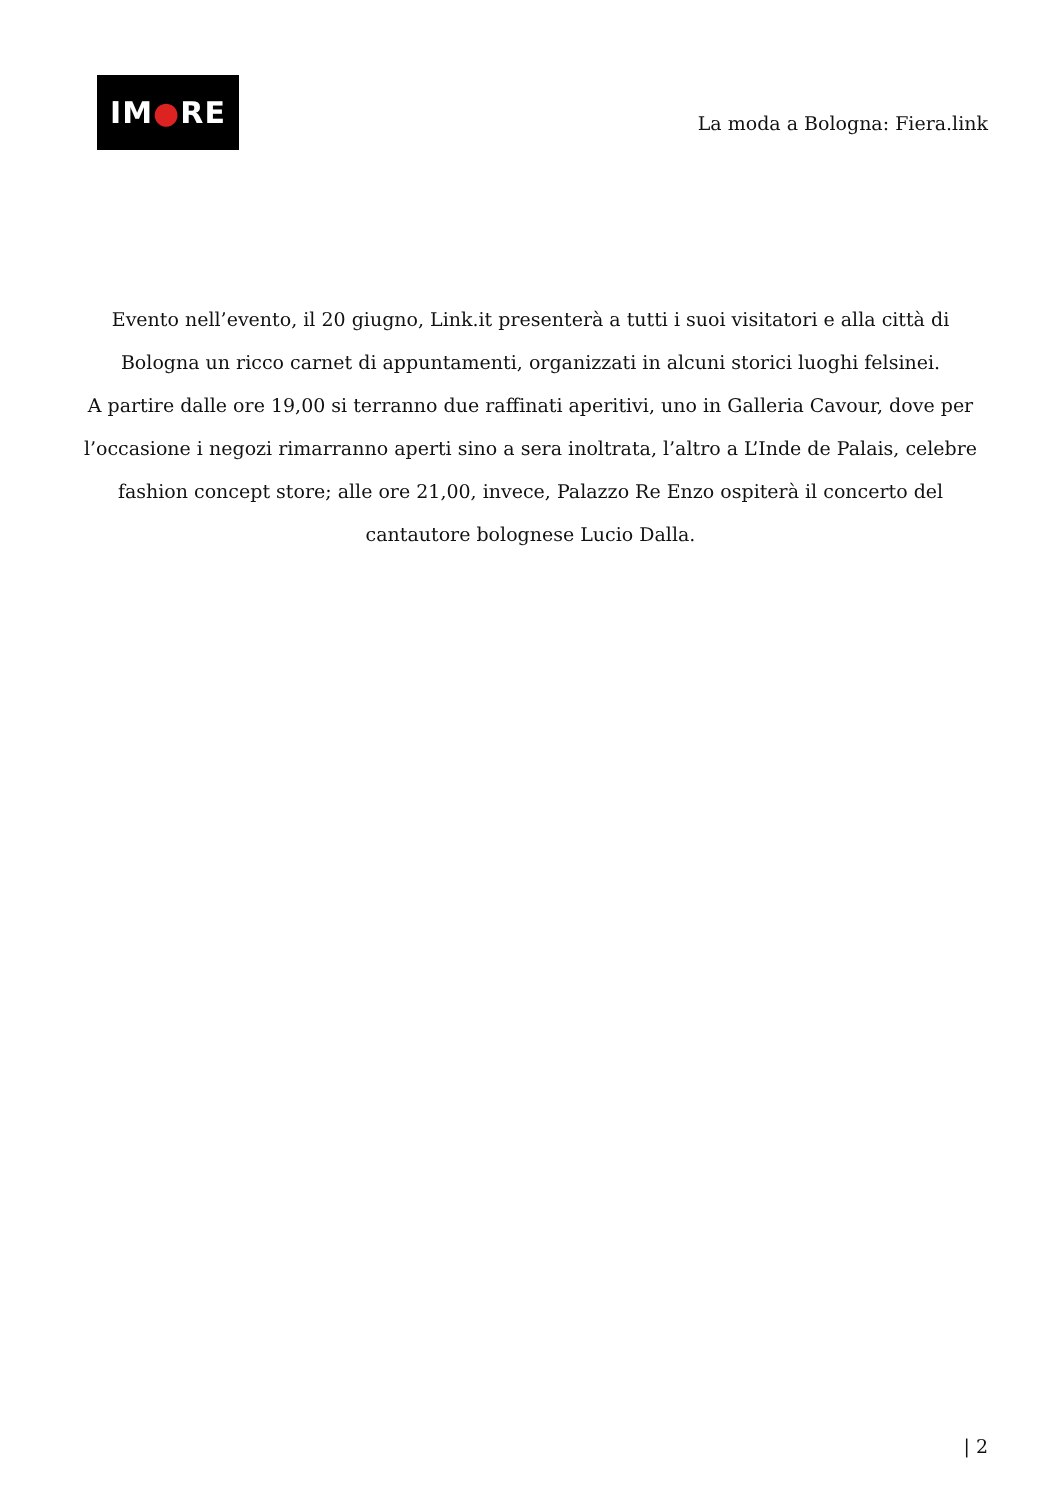IM ● RE
La moda a Bologna: Fiera.link
Evento nell’evento, il 20 giugno, Link.it presenterà a tutti i suoi visitatori e alla città di Bologna un ricco carnet di appuntamenti, organizzati in alcuni storici luoghi felsinei.
A partire dalle ore 19,00 si terranno due raffinati aperitivi, uno in Galleria Cavour, dove per l’occasione i negozi rimarranno aperti sino a sera inoltrata, l’altro a L’Inde de Palais, celebre fashion concept store; alle ore 21,00, invece, Palazzo Re Enzo ospiterà il concerto del cantautore bolognese Lucio Dalla.
| 2